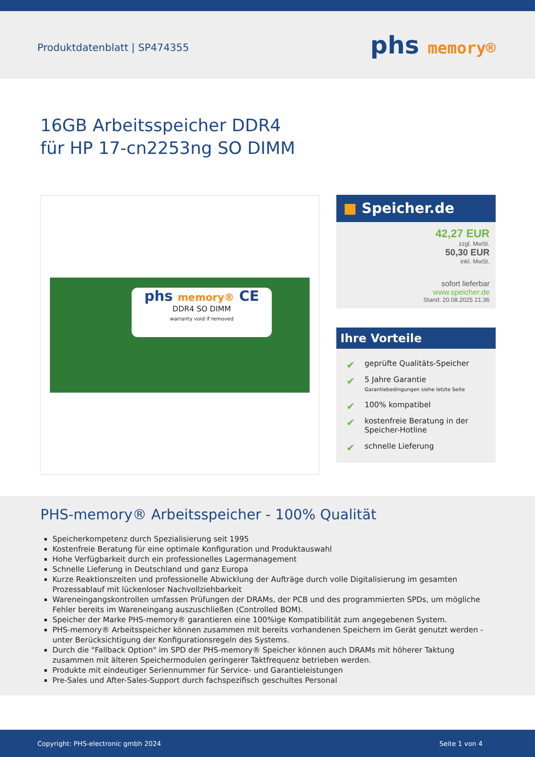Produktdatenblatt | SP474355
phs memory®
16GB Arbeitsspeicher DDR4
für HP 17-cn2253ng SO DIMM
phs memory® CE
DDR4 SO DIMM
warranty void if removed
■ Speicher.de
42,27 EUR
zzgl. MwSt.
50,30 EUR
inkl. MwSt.
sofort lieferbar
www.speicher.de
Stand: 20.08.2025 21:36
Ihre Vorteile
✔ geprüfte Qualitäts-Speicher
✔ 5 Jahre Garantie
Garantiebedingungen siehe letzte Seite
✔ 100% kompatibel
✔ kostenfreie Beratung in der Speicher-Hotline
✔ schnelle Lieferung
PHS-memory® Arbeitsspeicher - 100% Qualität
Speicherkompetenz durch Spezialisierung seit 1995
Kostenfreie Beratung für eine optimale Konfiguration und Produktauswahl
Hohe Verfügbarkeit durch ein professionelles Lagermanagement
Schnelle Lieferung in Deutschland und ganz Europa
Kurze Reaktionszeiten und professionelle Abwicklung der Aufträge durch volle Digitalisierung im gesamten Prozessablauf mit lückenloser Nachvollziehbarkeit
Wareneingangskontrollen umfassen Prüfungen der DRAMs, der PCB und des programmierten SPDs, um mögliche Fehler bereits im Wareneingang auszuschließen (Controlled BOM).
Speicher der Marke PHS-memory® garantieren eine 100%ige Kompatibilität zum angegebenen System.
PHS-memory® Arbeitsspeicher können zusammen mit bereits vorhandenen Speichern im Gerät genutzt werden - unter Berücksichtigung der Konfigurationsregeln des Systems.
Durch die "Fallback Option" im SPD der PHS-memory® Speicher können auch DRAMs mit höherer Taktung zusammen mit älteren Speichermodulen geringerer Taktfrequenz betrieben werden.
Produkte mit eindeutiger Seriennummer für Service- und Garantieleistungen
Pre-Sales und After-Sales-Support durch fachspezifisch geschultes Personal
Copyright: PHS-electronic gmbh 2024 Seite 1 von 4